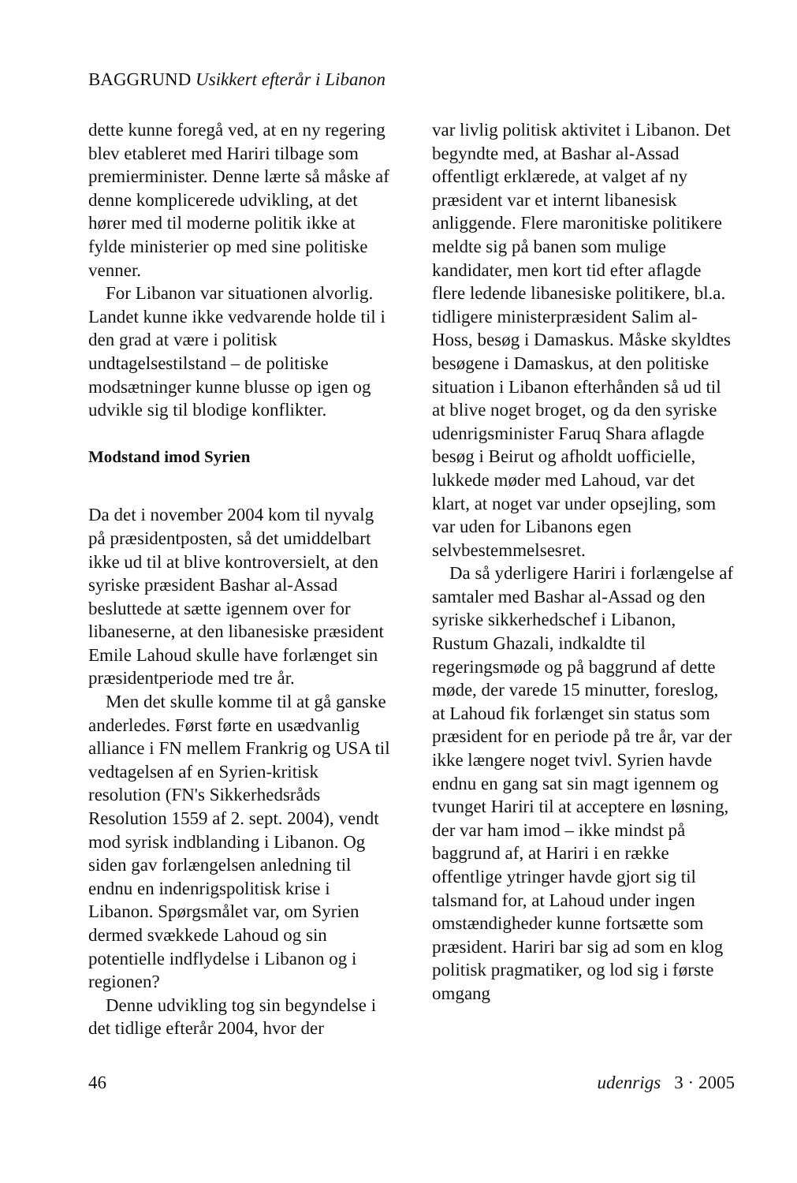BAGGRUND Usikkert efterår i Libanon
dette kunne foregå ved, at en ny regering blev etableret med Hariri tilbage som premierminister. Denne lærte så måske af denne komplicerede udvikling, at det hører med til moderne politik ikke at fylde ministerier op med sine politiske venner.
For Libanon var situationen alvorlig. Landet kunne ikke vedvarende holde til i den grad at være i politisk undtagelsestilstand – de politiske modsætninger kunne blusse op igen og udvikle sig til blodige konflikter.
Modstand imod Syrien
Da det i november 2004 kom til nyvalg på præsidentposten, så det umiddelbart ikke ud til at blive kontroversielt, at den syriske præsident Bashar al-Assad besluttede at sætte igennem over for libaneserne, at den libanesiske præsident Emile Lahoud skulle have forlænget sin præsidentperiode med tre år.
Men det skulle komme til at gå ganske anderledes. Først førte en usædvanlig alliance i FN mellem Frankrig og USA til vedtagelsen af en Syrien-kritisk resolution (FN's Sikkerhedsråds Resolution 1559 af 2. sept. 2004), vendt mod syrisk indblanding i Libanon. Og siden gav forlængelsen anledning til endnu en indenrigspolitisk krise i Libanon. Spørgsmålet var, om Syrien dermed svækkede Lahoud og sin potentielle indflydelse i Libanon og i regionen?
Denne udvikling tog sin begyndelse i det tidlige efterår 2004, hvor der
var livlig politisk aktivitet i Libanon. Det begyndte med, at Bashar al-Assad offentligt erklærede, at valget af ny præsident var et internt libanesisk anliggende. Flere maronitiske politikere meldte sig på banen som mulige kandidater, men kort tid efter aflagde flere ledende libanesiske politikere, bl.a. tidligere ministerpræsident Salim al-Hoss, besøg i Damaskus. Måske skyldtes besøgene i Damaskus, at den politiske situation i Libanon efterhånden så ud til at blive noget broget, og da den syriske udenrigsminister Faruq Shara aflagde besøg i Beirut og afholdt uofficielle, lukkede møder med Lahoud, var det klart, at noget var under opsejling, som var uden for Libanons egen selvbestemmelsesret.
Da så yderligere Hariri i forlængelse af samtaler med Bashar al-Assad og den syriske sikkerhedschef i Libanon, Rustum Ghazali, indkaldte til regeringsmøde og på baggrund af dette møde, der varede 15 minutter, foreslog, at Lahoud fik forlænget sin status som præsident for en periode på tre år, var der ikke længere noget tvivl. Syrien havde endnu en gang sat sin magt igennem og tvunget Hariri til at acceptere en løsning, der var ham imod – ikke mindst på baggrund af, at Hariri i en række offentlige ytringer havde gjort sig til talsmand for, at Lahoud under ingen omstændigheder kunne fortsætte som præsident. Hariri bar sig ad som en klog politisk pragmatiker, og lod sig i første omgang
46 udenrigs 3 · 2005